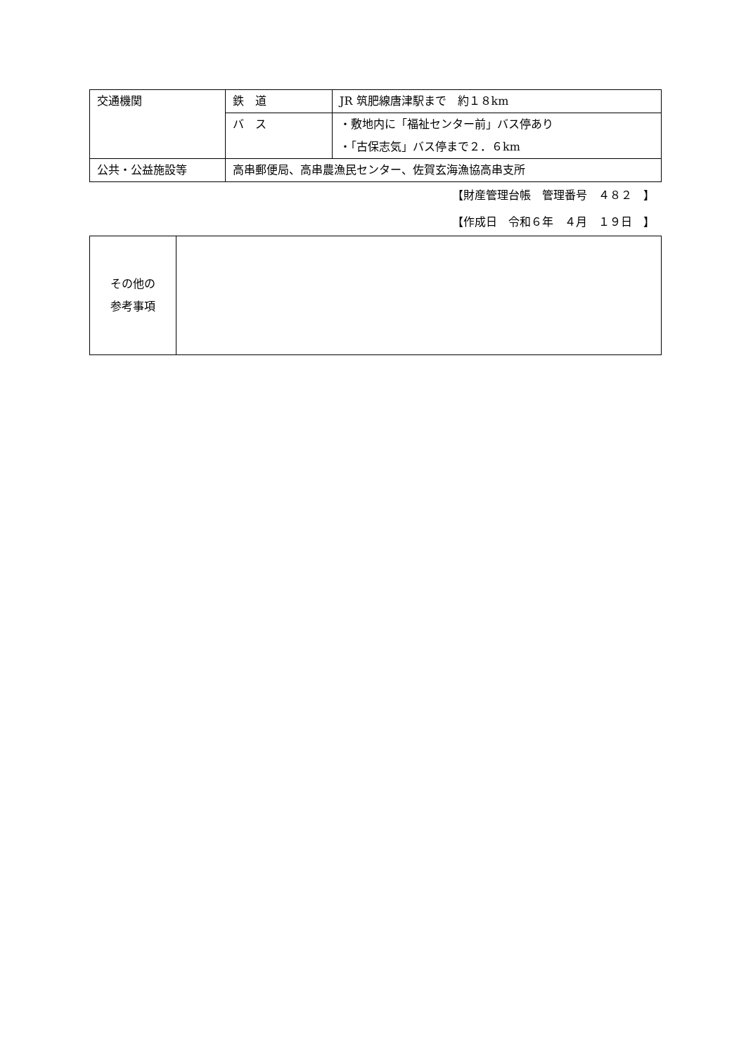| 交通機関 | 鉄 道 | JR 筑肥線唐津駅まで 約１８km |
| | バ ス | ・敷地内に「福祉センター前」バス停あり ・「古保志気」バス停まで２．６km |
| 公共・公益施設等 | 高串郵便局、高串農漁民センター、佐賀玄海漁協高串支所 | |
【財産管理台帳　管理番号　４８２　】
【作成日　令和６年　４月　１９日　】
| その他の 参考事項 | |